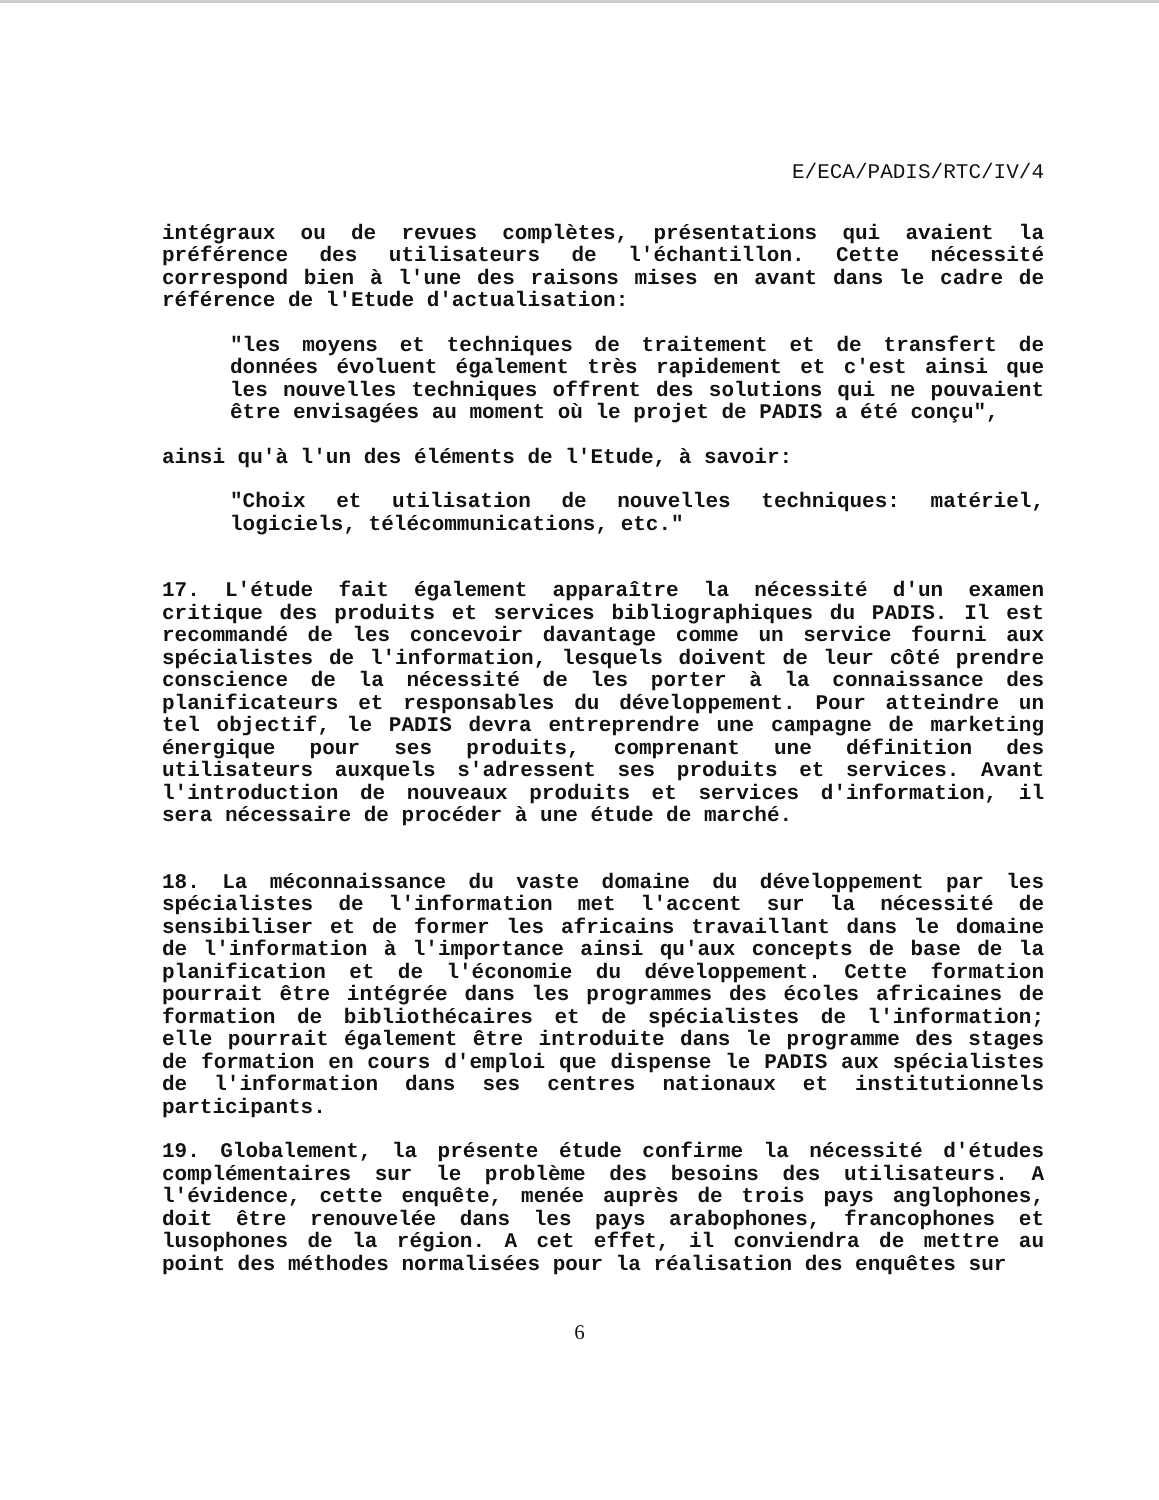E/ECA/PADIS/RTC/IV/4
intégraux ou de revues complètes, présentations qui avaient la préférence des utilisateurs de l'échantillon. Cette nécessité correspond bien à l'une des raisons mises en avant dans le cadre de référence de l'Etude d'actualisation:
"les moyens et techniques de traitement et de transfert de données évoluent également très rapidement et c'est ainsi que les nouvelles techniques offrent des solutions qui ne pouvaient être envisagées au moment où le projet de PADIS a été conçu",
ainsi qu'à l'un des éléments de l'Etude, à savoir:
"Choix et utilisation de nouvelles techniques: matériel, logiciels, télécommunications, etc."
17. L'étude fait également apparaître la nécessité d'un examen critique des produits et services bibliographiques du PADIS. Il est recommandé de les concevoir davantage comme un service fourni aux spécialistes de l'information, lesquels doivent de leur côté prendre conscience de la nécessité de les porter à la connaissance des planificateurs et responsables du développement. Pour atteindre un tel objectif, le PADIS devra entreprendre une campagne de marketing énergique pour ses produits, comprenant une définition des utilisateurs auxquels s'adressent ses produits et services. Avant l'introduction de nouveaux produits et services d'information, il sera nécessaire de procéder à une étude de marché.
18. La méconnaissance du vaste domaine du développement par les spécialistes de l'information met l'accent sur la nécessité de sensibiliser et de former les africains travaillant dans le domaine de l'information à l'importance ainsi qu'aux concepts de base de la planification et de l'économie du développement. Cette formation pourrait être intégrée dans les programmes des écoles africaines de formation de bibliothécaires et de spécialistes de l'information; elle pourrait également être introduite dans le programme des stages de formation en cours d'emploi que dispense le PADIS aux spécialistes de l'information dans ses centres nationaux et institutionnels participants.
19. Globalement, la présente étude confirme la nécessité d'études complémentaires sur le problème des besoins des utilisateurs. A l'évidence, cette enquête, menée auprès de trois pays anglophones, doit être renouvelée dans les pays arabophones, francophones et lusophones de la région. A cet effet, il conviendra de mettre au point des méthodes normalisées pour la réalisation des enquêtes sur
6